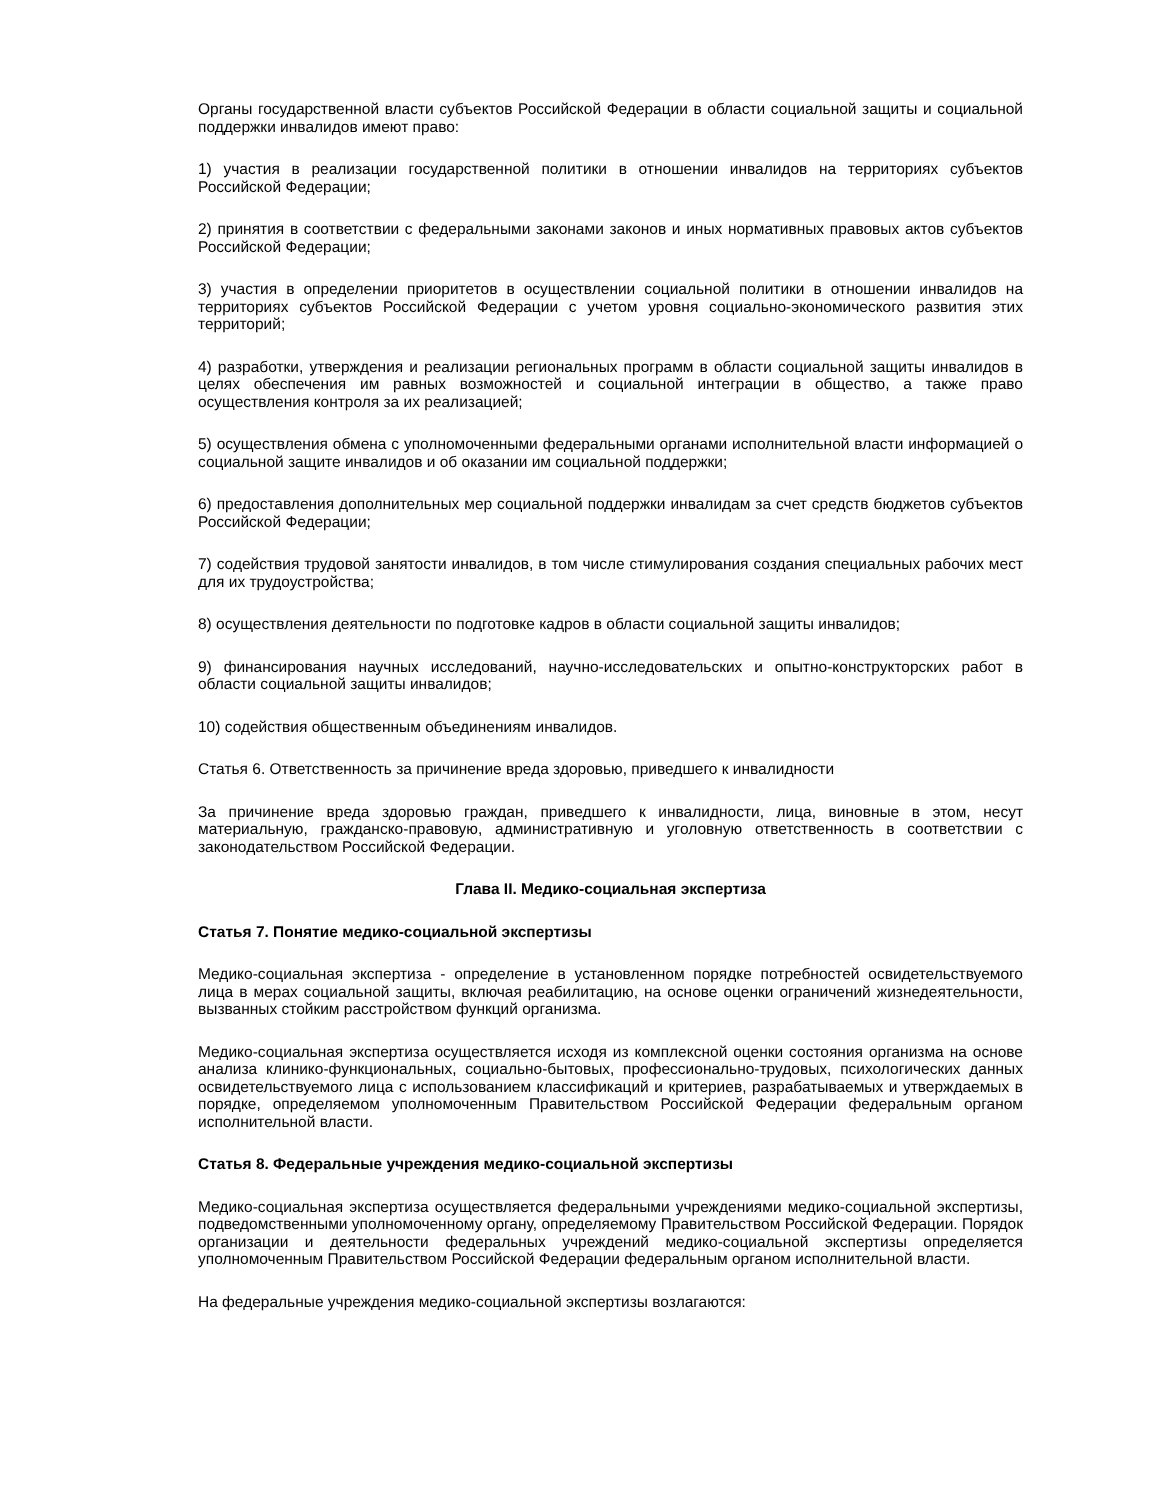Органы государственной власти субъектов Российской Федерации в области социальной защиты и социальной поддержки инвалидов имеют право:
1) участия в реализации государственной политики в отношении инвалидов на территориях субъектов Российской Федерации;
2) принятия в соответствии с федеральными законами законов и иных нормативных правовых актов субъектов Российской Федерации;
3) участия в определении приоритетов в осуществлении социальной политики в отношении инвалидов на территориях субъектов Российской Федерации с учетом уровня социально-экономического развития этих территорий;
4) разработки, утверждения и реализации региональных программ в области социальной защиты инвалидов в целях обеспечения им равных возможностей и социальной интеграции в общество, а также право осуществления контроля за их реализацией;
5) осуществления обмена с уполномоченными федеральными органами исполнительной власти информацией о социальной защите инвалидов и об оказании им социальной поддержки;
6) предоставления дополнительных мер социальной поддержки инвалидам за счет средств бюджетов субъектов Российской Федерации;
7) содействия трудовой занятости инвалидов, в том числе стимулирования создания специальных рабочих мест для их трудоустройства;
8) осуществления деятельности по подготовке кадров в области социальной защиты инвалидов;
9) финансирования научных исследований, научно-исследовательских и опытно-конструкторских работ в области социальной защиты инвалидов;
10) содействия общественным объединениям инвалидов.
Статья 6. Ответственность за причинение вреда здоровью, приведшего к инвалидности
За причинение вреда здоровью граждан, приведшего к инвалидности, лица, виновные в этом, несут материальную, гражданско-правовую, административную и уголовную ответственность в соответствии с законодательством Российской Федерации.
Глава II. Медико-социальная экспертиза
Статья 7. Понятие медико-социальной экспертизы
Медико-социальная экспертиза - определение в установленном порядке потребностей освидетельствуемого лица в мерах социальной защиты, включая реабилитацию, на основе оценки ограничений жизнедеятельности, вызванных стойким расстройством функций организма.
Медико-социальная экспертиза осуществляется исходя из комплексной оценки состояния организма на основе анализа клинико-функциональных, социально-бытовых, профессионально-трудовых, психологических данных освидетельствуемого лица с использованием классификаций и критериев, разрабатываемых и утверждаемых в порядке, определяемом уполномоченным Правительством Российской Федерации федеральным органом исполнительной власти.
Статья 8. Федеральные учреждения медико-социальной экспертизы
Медико-социальная экспертиза осуществляется федеральными учреждениями медико-социальной экспертизы, подведомственными уполномоченному органу, определяемому Правительством Российской Федерации. Порядок организации и деятельности федеральных учреждений медико-социальной экспертизы определяется уполномоченным Правительством Российской Федерации федеральным органом исполнительной власти.
На федеральные учреждения медико-социальной экспертизы возлагаются: